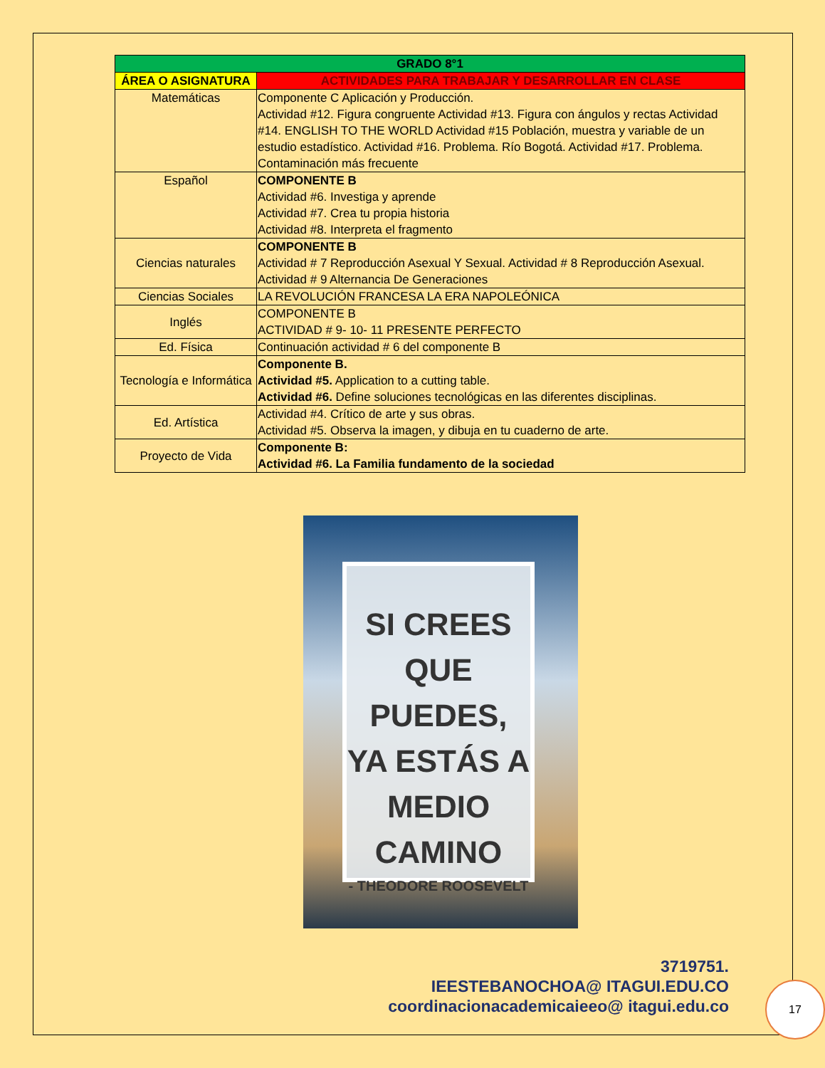| GRADO 8°1 | |
| --- | --- |
| ÁREA O ASIGNATURA | ACTIVIDADES PARA TRABAJAR Y DESARROLLAR EN CLASE |
| Matemáticas | Componente C Aplicación y Producción. Actividad #12. Figura congruente Actividad #13. Figura con ángulos y rectas Actividad #14. ENGLISH TO THE WORLD Actividad #15 Población, muestra y variable de un estudio estadístico. Actividad #16. Problema. Río Bogotá. Actividad #17. Problema. Contaminación más frecuente |
| Español | COMPONENTE B Actividad #6. Investiga y aprende Actividad #7. Crea tu propia historia Actividad #8. Interpreta el fragmento |
| Ciencias naturales | COMPONENTE B Actividad # 7 Reproducción Asexual Y Sexual. Actividad # 8 Reproducción Asexual. Actividad # 9 Alternancia De Generaciones |
| Ciencias Sociales | LA REVOLUCIÓN FRANCESA LA ERA NAPOLEÓNICA |
| Inglés | COMPONENTE B ACTIVIDAD # 9- 10- 11 PRESENTE PERFECTO |
| Ed. Física | Continuación actividad # 6 del componente B |
| Tecnología e Informática | Componente B. Actividad #5. Application to a cutting table. Actividad #6. Define soluciones tecnológicas en las diferentes disciplinas. |
| Ed. Artística | Actividad #4. Crítico de arte y sus obras. Actividad #5. Observa la imagen, y dibuja en tu cuaderno de arte. |
| Proyecto de Vida | Componente B: Actividad #6. La Familia fundamento de la sociedad |
SI CREES QUE PUEDES, YA ESTÁS A MEDIO CAMINO
- THEODORE ROOSEVELT
3719751.
IEESTEBANOCHOA@ ITAGUI.EDU.CO
coordinacionacademicaieeo@ itagui.edu.co
17